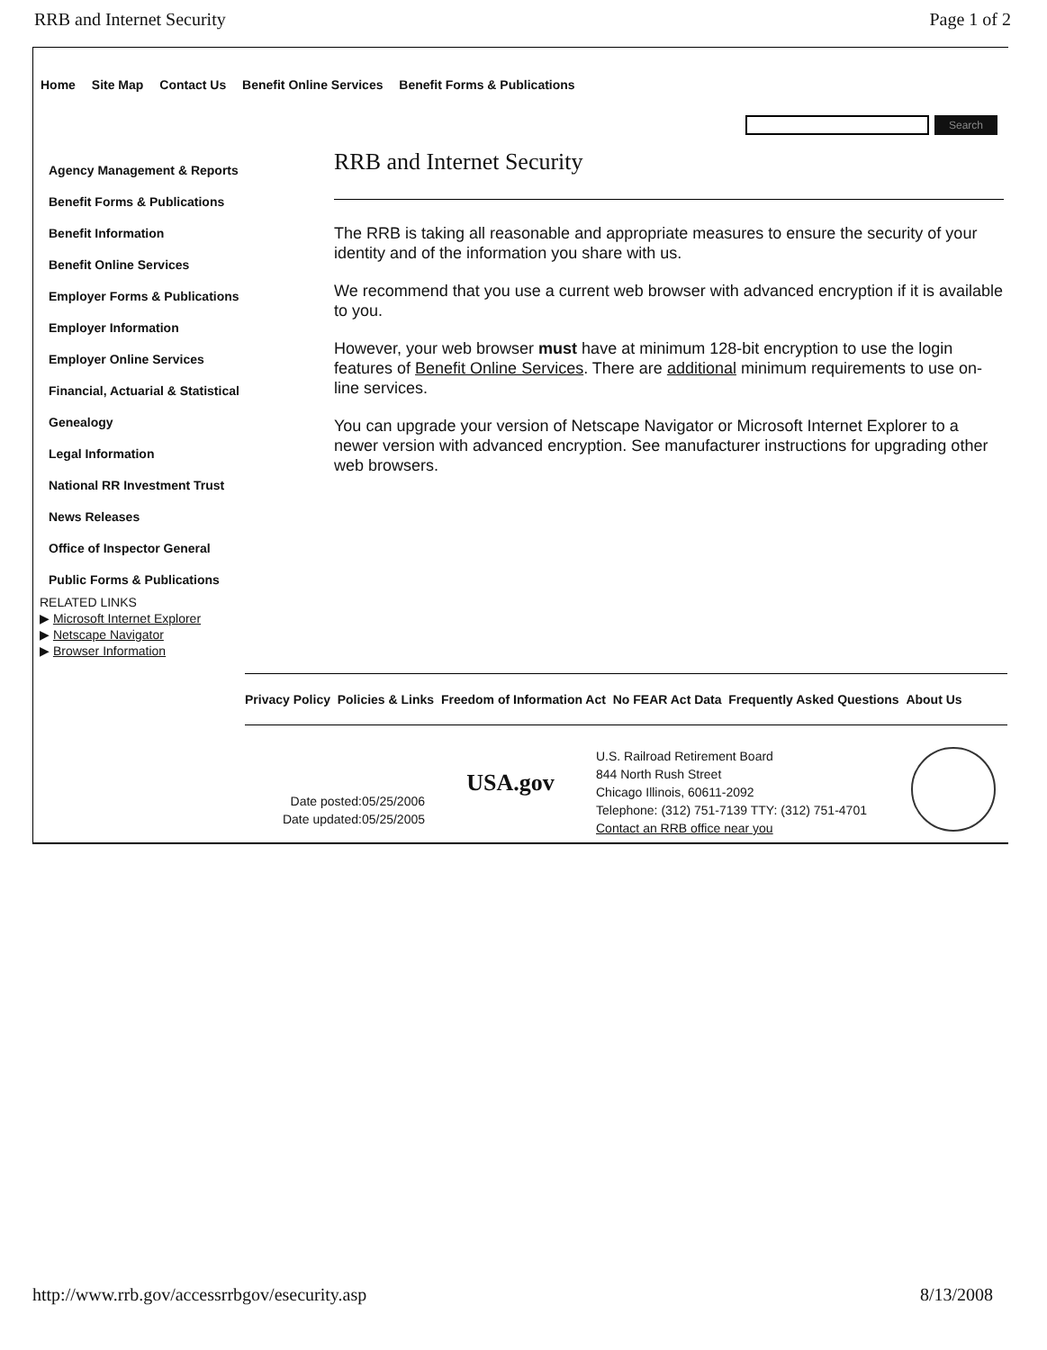RRB and Internet Security Page 1 of 2
Home Site Map Contact Us Benefit Online Services Benefit Forms & Publications
Search
Agency Management & Reports
Benefit Forms & Publications
Benefit Information
Benefit Online Services
Employer Forms & Publications
Employer Information
Employer Online Services
Financial, Actuarial & Statistical
Genealogy
Legal Information
National RR Investment Trust
News Releases
Office of Inspector General
Public Forms & Publications
RELATED LINKS
▶ Microsoft Internet Explorer
▶ Netscape Navigator
▶ Browser Information
RRB and Internet Security
The RRB is taking all reasonable and appropriate measures to ensure the security of your identity and of the information you share with us.
We recommend that you use a current web browser with advanced encryption if it is available to you.
However, your web browser must have at minimum 128-bit encryption to use the login features of Benefit Online Services. There are additional minimum requirements to use on-line services.
You can upgrade your version of Netscape Navigator or Microsoft Internet Explorer to a newer version with advanced encryption. See manufacturer instructions for upgrading other web browsers.
Privacy Policy Policies & Links Freedom of Information Act No FEAR Act Data Frequently Asked Questions About Us
Date posted:05/25/2006
Date updated:05/25/2005
USA.gov
U.S. Railroad Retirement Board
844 North Rush Street
Chicago Illinois, 60611-2092
Telephone: (312) 751-7139 TTY: (312) 751-4701
Contact an RRB office near you
http://www.rrb.gov/accessrrbgov/esecurity.asp 8/13/2008